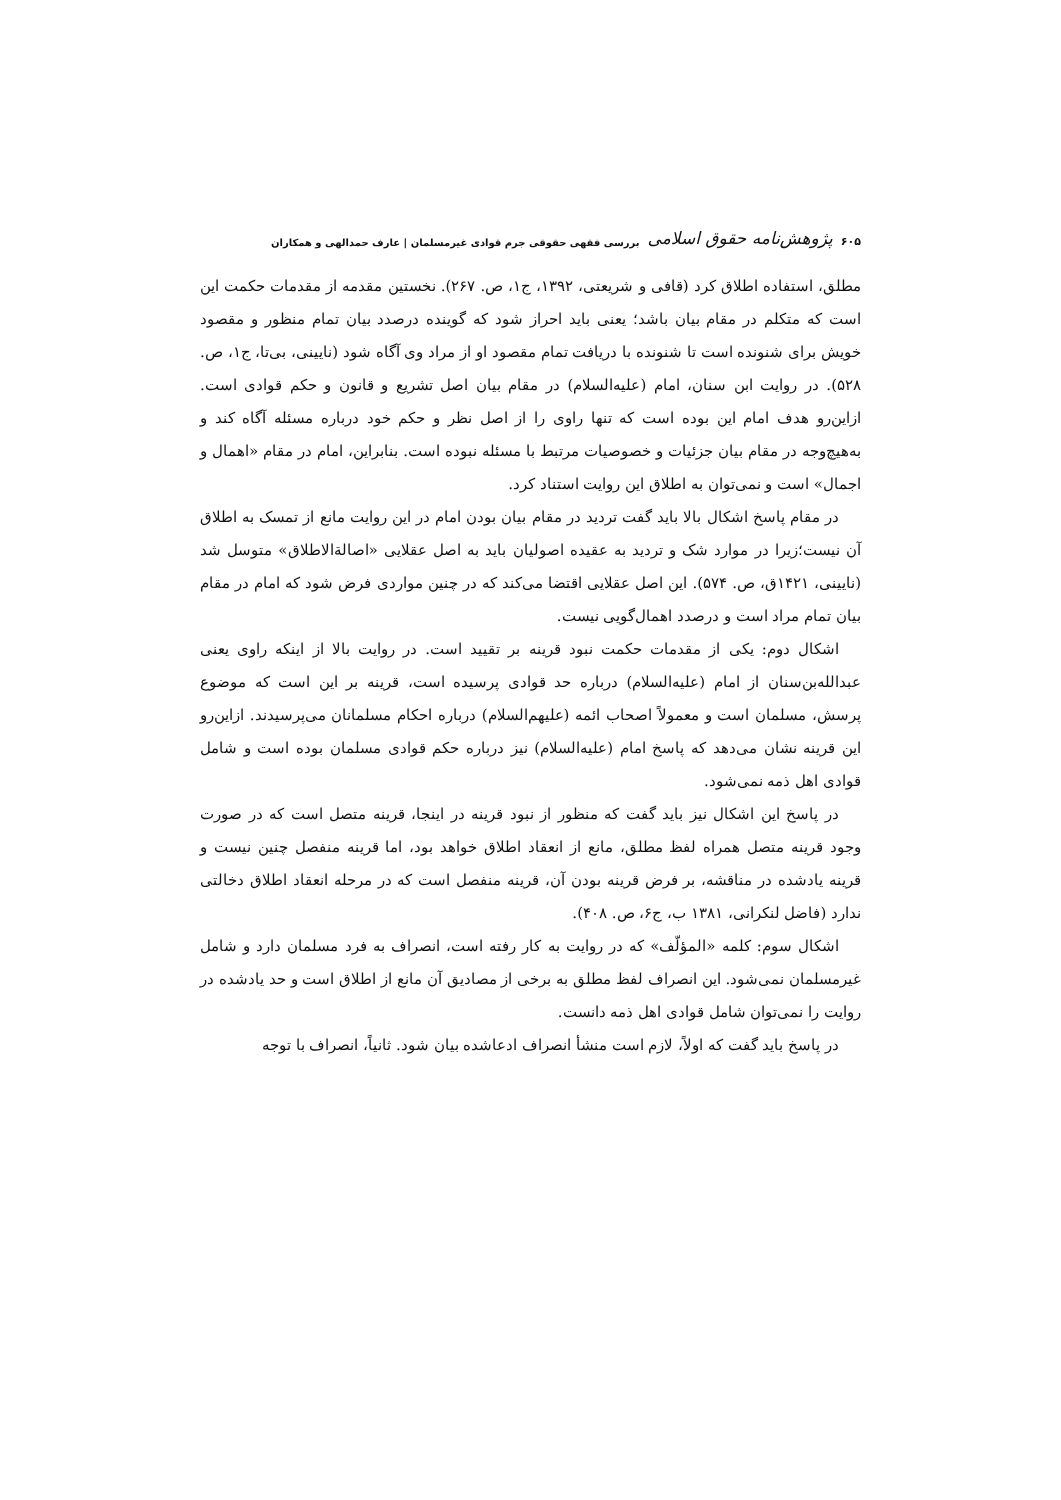۶۰۵ پژوهش‌نامه حقوق اسلامی بررسی فقهی حقوقی جرم قوادی غیرمسلمان | عارف حمدالهی و همکاران
مطلق، استفاده اطلاق کرد (قافی و شریعتی، ۱۳۹۲، ج۱، ص. ۲۶۷). نخستین مقدمه از مقدمات حکمت این است که متکلم در مقام بیان باشد؛ یعنی باید احراز شود که گوینده درصدد بیان تمام منظور و مقصود خویش برای شنونده است تا شنونده با دریافت تمام مقصود او از مراد وی آگاه شود (نایینی، بی‌تا، ج۱، ص. ۵۲۸). در روایت ابن سنان، امام (علیه‌السلام) در مقام بیان اصل تشریع و قانون و حکم قوادی است. ازاین‌رو هدف امام این بوده است که تنها راوی را از اصل نظر و حکم خود درباره مسئله آگاه کند و به‌هیچ‌وجه در مقام بیان جزئیات و خصوصیات مرتبط با مسئله نبوده است. بنابراین، امام در مقام «اهمال و اجمال» است و نمی‌توان به اطلاق این روایت استناد کرد.
در مقام پاسخ اشکال بالا باید گفت تردید در مقام بیان بودن امام در این روایت مانع از تمسک به اطلاق آن نیست؛زیرا در موارد شک و تردید به عقیده اصولیان باید به اصل عقلایی «اصالة‌الاطلاق» متوسل شد (نایینی، ۱۴۲۱ق، ص. ۵۷۴). این اصل عقلایی اقتضا می‌کند که در چنین مواردی فرض شود که امام در مقام بیان تمام مراد است و درصدد اهمال‌گویی نیست.
اشکال دوم: یکی از مقدمات حکمت نبود قرینه بر تقیید است. در روایت بالا از اینکه راوی یعنی عبدالله‌بن‌سنان از امام (علیه‌السلام) درباره حد قوادی پرسیده است، قرینه بر این است که موضوع پرسش، مسلمان است و معمولاً اصحاب ائمه (علیهم‌السلام) درباره احکام مسلمانان می‌پرسیدند. ازاین‌رو این قرینه نشان می‌دهد که پاسخ امام (علیه‌السلام) نیز درباره حکم قوادی مسلمان بوده است و شامل قوادی اهل ذمه نمی‌شود.
در پاسخ این اشکال نیز باید گفت که منظور از نبود قرینه در اینجا، قرینه متصل است که در صورت وجود قرینه متصل همراه لفظ مطلق، مانع از انعقاد اطلاق خواهد بود، اما قرینه منفصل چنین نیست و قرینه یادشده در مناقشه، بر فرض قرینه بودن آن، قرینه منفصل است که در مرحله انعقاد اطلاق دخالتی ندارد (فاضل لنکرانی، ۱۳۸۱ ب، ج۶، ص. ۴۰۸).
اشکال سوم: کلمه «المؤلّف» که در روایت به کار رفته است، انصراف به فرد مسلمان دارد و شامل غیرمسلمان نمی‌شود. این انصراف لفظ مطلق به برخی از مصادیق آن مانع از اطلاق است و حد یادشده در روایت را نمی‌توان شامل قوادی اهل ذمه دانست.
در پاسخ باید گفت که اولاً، لازم است منشأ انصراف ادعاشده بیان شود. ثانیاً، انصراف با توجه